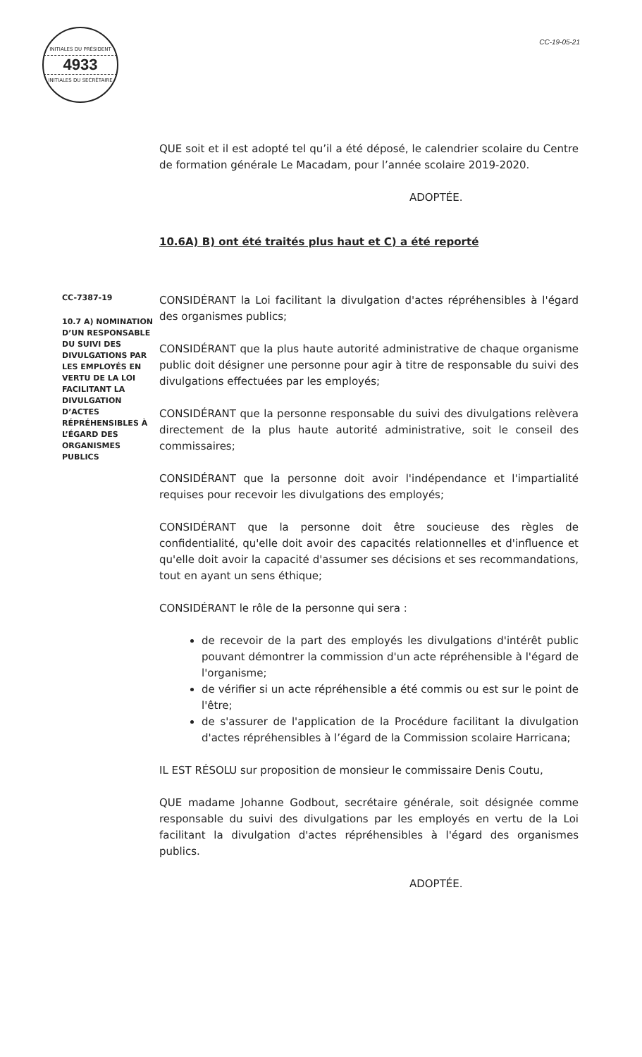INITIALES DU PRÉSIDENT
4933
INITIALES DU SECRÉTAIRE
CC-19-05-21
QUE soit et il est adopté tel qu’il a été déposé, le calendrier scolaire du Centre de formation générale Le Macadam, pour l’année scolaire 2019-2020.
ADOPTÉE.
10.6A) B) ont été traités plus haut et C) a été reporté
CC-7387-19
10.7 A) NOMINATION D’UN RESPONSABLE DU SUIVI DES DIVULGATIONS PAR LES EMPLOYÉS EN VERTU DE LA LOI FACILITANT LA DIVULGATION D’ACTES RÉPRÉHENSIBLES À L’ÉGARD DES ORGANISMES PUBLICS
CONSIDÉRANT la Loi facilitant la divulgation d'actes répréhensibles à l'égard des organismes publics;
CONSIDÉRANT que la plus haute autorité administrative de chaque organisme public doit désigner une personne pour agir à titre de responsable du suivi des divulgations effectuées par les employés;
CONSIDÉRANT que la personne responsable du suivi des divulgations relèvera directement de la plus haute autorité administrative, soit le conseil des commissaires;
CONSIDÉRANT que la personne doit avoir l'indépendance et l'impartialité requises pour recevoir les divulgations des employés;
CONSIDÉRANT que la personne doit être soucieuse des règles de confidentialité, qu'elle doit avoir des capacités relationnelles et d'influence et qu'elle doit avoir la capacité d'assumer ses décisions et ses recommandations, tout en ayant un sens éthique;
CONSIDÉRANT le rôle de la personne qui sera :
de recevoir de la part des employés les divulgations d'intérêt public pouvant démontrer la commission d'un acte répréhensible à l'égard de l'organisme;
de vérifier si un acte répréhensible a été commis ou est sur le point de l'être;
de s'assurer de l'application de la Procédure facilitant la divulgation d'actes répréhensibles à l’égard de la Commission scolaire Harricana;
IL EST RÉSOLU sur proposition de monsieur le commissaire Denis Coutu,
QUE madame Johanne Godbout, secrétaire générale, soit désignée comme responsable du suivi des divulgations par les employés en vertu de la Loi facilitant la divulgation d'actes répréhensibles à l'égard des organismes publics.
ADOPTÉE.